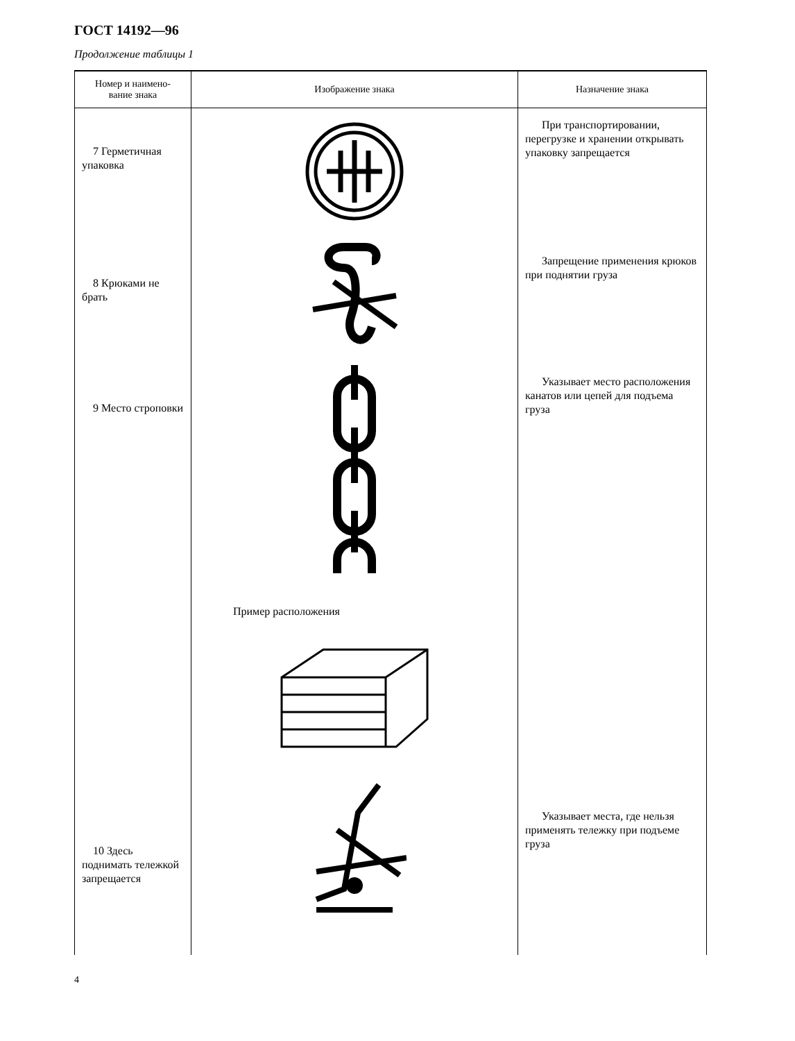ГОСТ 14192—96
Продолжение таблицы 1
| Номер и наимено- вание знака | Изображение знака | Назначение знака |
| --- | --- | --- |
| 7 Герметичная упаковка | | При транспортировании, перегрузке и хранении открывать упаковку запрещается |
| 8 Крюками не брать | | Запрещение применения крюков при поднятии груза |
| 9 Место строповки | Пример расположения | Указывает место расположения канатов или цепей для подъема груза |
| 10 Здесь поднимать тележкой запрещается | | Указывает места, где нельзя применять тележку при подъеме груза |
4